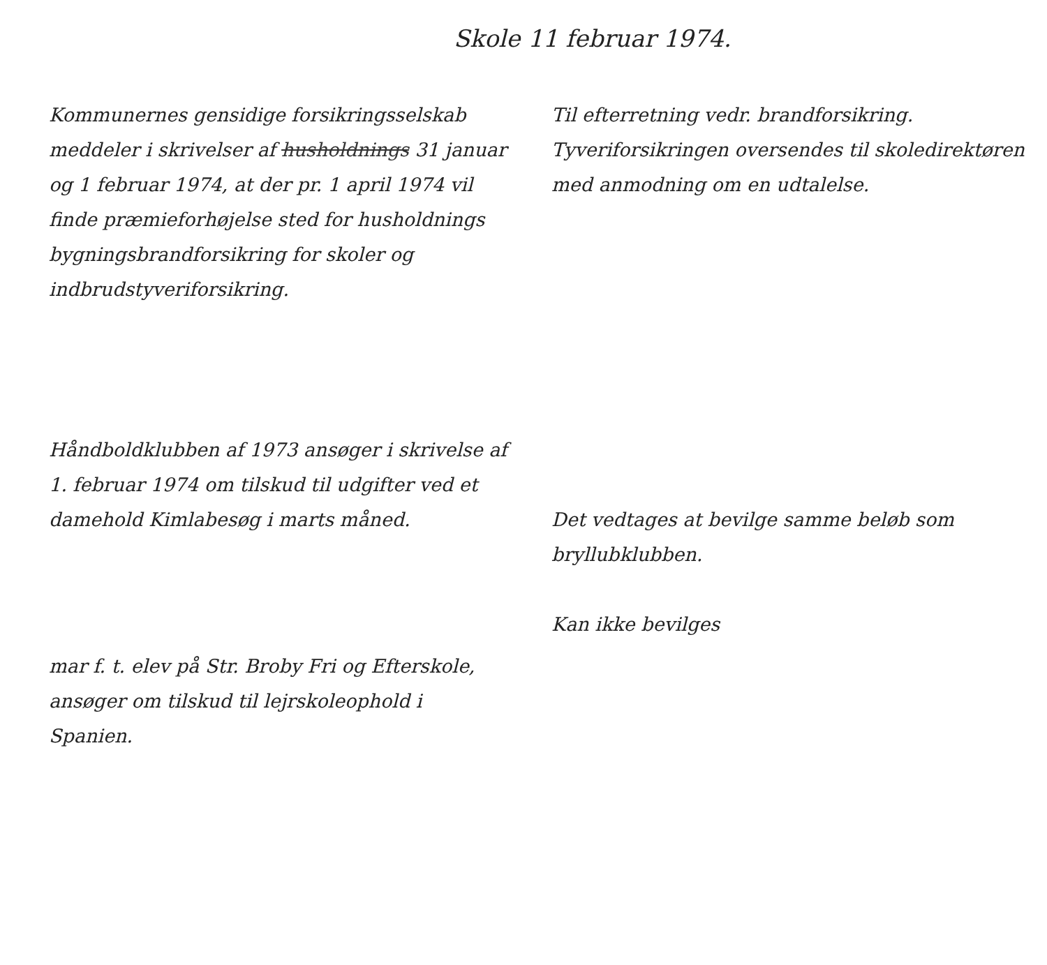Skole 11 februar 1974.
Kommunernes gensidige forsikringsselskab meddeler i skrivelser af husholdnings 31 januar og 1 februar 1974, at der pr. 1 april 1974 vil finde præmieforhøjelse sted for husholdnings bygningsbrandforsikring for skoler og indbrudstyveriforsikring.
Til efterretning vedr. brandforsikring. Tyveriforsikringen oversendes til skoledirektøren med anmodning om en udtalelse.
Håndboldklubben af 1973 ansøger i skrivelse af 1. februar 1974 om tilskud til udgifter ved et damehold Kimlabesøg i marts måned.
Det vedtages at bevilge samme beløb som bryllubklubben.
Kan ikke bevilges
mar f. t. elev på Str. Broby Fri og Efterskole, ansøger om tilskud til lejrskoleophold i Spanien.